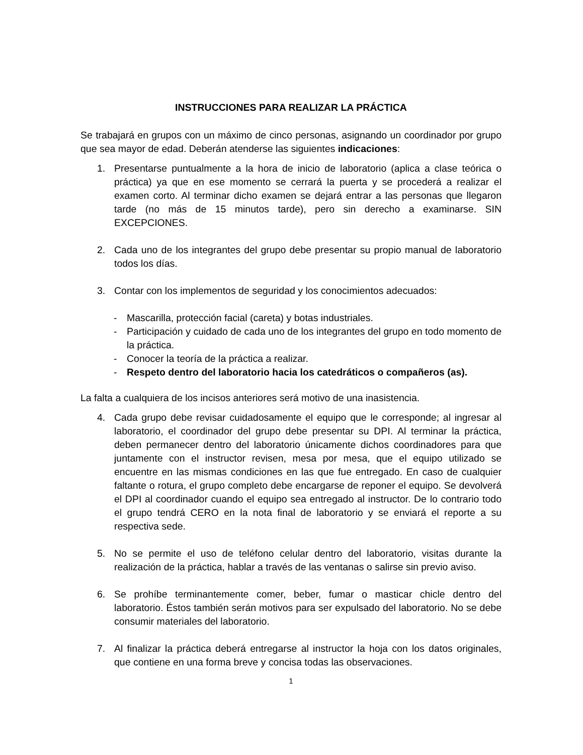INSTRUCCIONES PARA REALIZAR LA PRÁCTICA
Se trabajará en grupos con un máximo de cinco personas, asignando un coordinador por grupo que sea mayor de edad. Deberán atenderse las siguientes indicaciones:
1. Presentarse puntualmente a la hora de inicio de laboratorio (aplica a clase teórica o práctica) ya que en ese momento se cerrará la puerta y se procederá a realizar el examen corto. Al terminar dicho examen se dejará entrar a las personas que llegaron tarde (no más de 15 minutos tarde), pero sin derecho a examinarse. SIN EXCEPCIONES.
2. Cada uno de los integrantes del grupo debe presentar su propio manual de laboratorio todos los días.
3. Contar con los implementos de seguridad y los conocimientos adecuados:
- Mascarilla, protección facial (careta) y botas industriales.
- Participación y cuidado de cada uno de los integrantes del grupo en todo momento de la práctica.
- Conocer la teoría de la práctica a realizar.
- Respeto dentro del laboratorio hacia los catedráticos o compañeros (as).
La falta a cualquiera de los incisos anteriores será motivo de una inasistencia.
4. Cada grupo debe revisar cuidadosamente el equipo que le corresponde; al ingresar al laboratorio, el coordinador del grupo debe presentar su DPI. Al terminar la práctica, deben permanecer dentro del laboratorio únicamente dichos coordinadores para que juntamente con el instructor revisen, mesa por mesa, que el equipo utilizado se encuentre en las mismas condiciones en las que fue entregado. En caso de cualquier faltante o rotura, el grupo completo debe encargarse de reponer el equipo. Se devolverá el DPI al coordinador cuando el equipo sea entregado al instructor. De lo contrario todo el grupo tendrá CERO en la nota final de laboratorio y se enviará el reporte a su respectiva sede.
5. No se permite el uso de teléfono celular dentro del laboratorio, visitas durante la realización de la práctica, hablar a través de las ventanas o salirse sin previo aviso.
6. Se prohíbe terminantemente comer, beber, fumar o masticar chicle dentro del laboratorio. Éstos también serán motivos para ser expulsado del laboratorio. No se debe consumir materiales del laboratorio.
7. Al finalizar la práctica deberá entregarse al instructor la hoja con los datos originales, que contiene en una forma breve y concisa todas las observaciones.
1